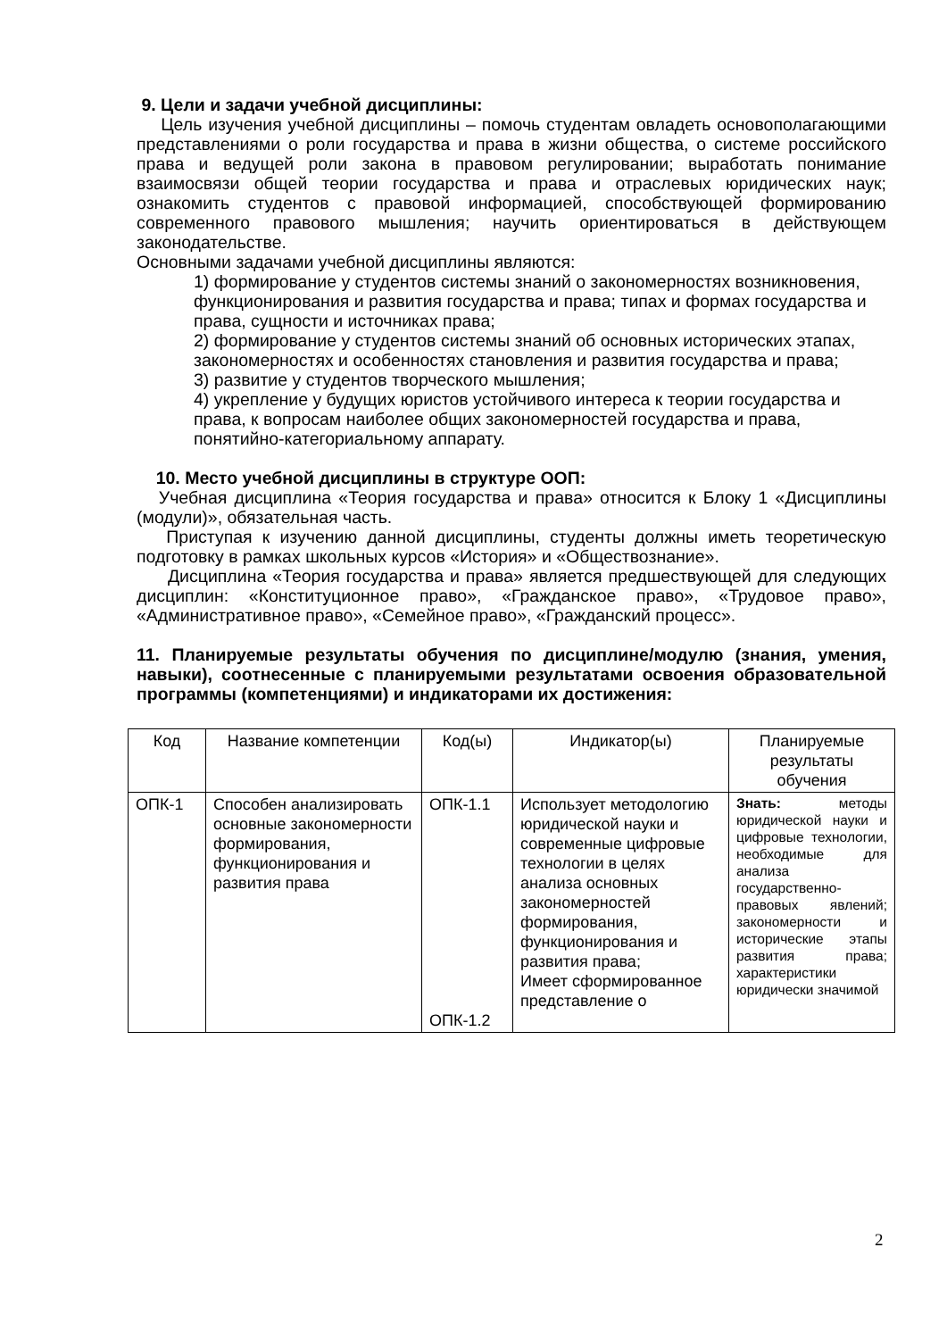9. Цели и задачи учебной дисциплины:
Цель изучения учебной дисциплины – помочь студентам овладеть основополагающими представлениями о роли государства и права в жизни общества, о системе российского права и ведущей роли закона в правовом регулировании; выработать понимание взаимосвязи общей теории государства и права и отраслевых юридических наук; ознакомить студентов с правовой информацией, способствующей формированию современного правового мышления; научить ориентироваться в действующем законодательстве.
Основными задачами учебной дисциплины являются:
1) формирование у студентов системы знаний о закономерностях возникновения, функционирования и развития государства и права; типах и формах государства и права, сущности и источниках права;
2) формирование у студентов системы знаний об основных исторических этапах, закономерностях и особенностях становления и развития государства и права;
3) развитие у студентов творческого мышления;
4) укрепление у будущих юристов устойчивого интереса к теории государства и права, к вопросам наиболее общих закономерностей государства и права, понятийно-категориальному аппарату.
10. Место учебной дисциплины в структуре ООП:
Учебная дисциплина «Теория государства и права» относится к Блоку 1 «Дисциплины (модули)», обязательная часть.
Приступая к изучению данной дисциплины, студенты должны иметь теоретическую подготовку в рамках школьных курсов «История» и «Обществознание».
Дисциплина «Теория государства и права» является предшествующей для следующих дисциплин: «Конституционное право», «Гражданское право», «Трудовое право», «Административное право», «Семейное право», «Гражданский процесс».
11. Планируемые результаты обучения по дисциплине/модулю (знания, умения, навыки), соотнесенные с планируемыми результатами освоения образовательной программы (компетенциями) и индикаторами их достижения:
| Код | Название компетенции | Код(ы) | Индикатор(ы) | Планируемые результаты обучения |
| ОПК-1 | Способен анализировать основные закономерности формирования, функционирования и развития права | ОПК-1.1 ОПК-1.2 | Использует методологию юридической науки и современные цифровые технологии в целях анализа основных закономерностей формирования, функционирования и развития права; Имеет сформированное представление о | Знать: методы юридической науки и цифровые технологии, необходимые для анализа государственно-правовых явлений; закономерности и исторические этапы развития права; характеристики юридически значимой |
2